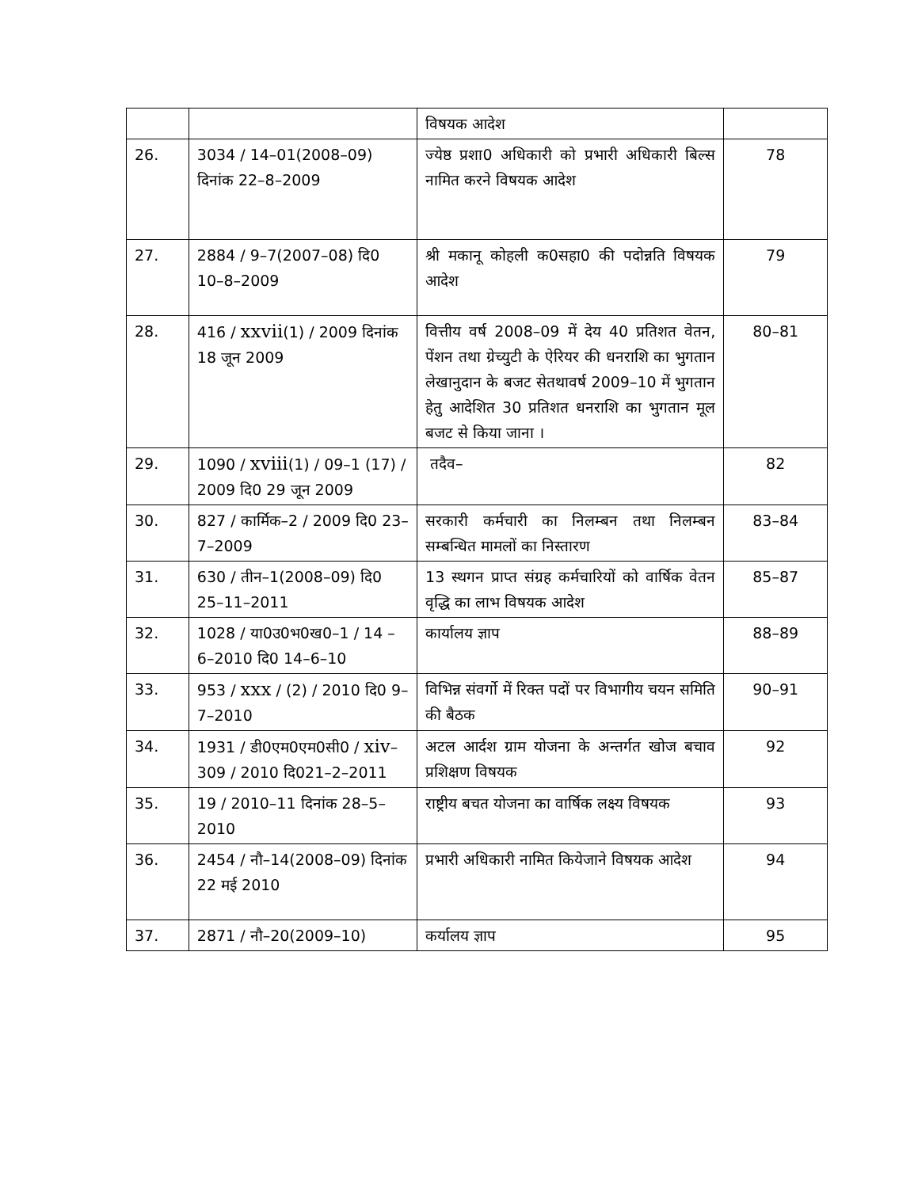| | | विषयक आदेश | |
| 26. | 3034 / 14–01(2008–09) दिनांक 22–8–2009 | ज्येष्ठ प्रशा0 अधिकारी को प्रभारी अधिकारी बिल्स नामित करने विषयक आदेश | 78 |
| 27. | 2884 / 9–7(2007–08) दि0 10–8–2009 | श्री मकानू कोहली क0सहा0 की पदोन्नति विषयक आदेश | 79 |
| 28. | 416 / xxvii (1) / 2009 दिनांक 18 जून 2009 | वित्तीय वर्ष 2008–09 में देय 40 प्रतिशत वेतन, पेंशन तथा ग्रेच्युटी के ऐरियर की धनराशि का भुगतान लेखानुदान के बजट सेतथावर्ष 2009–10 में भुगतान हेतु आदेशित 30 प्रतिशत धनराशि का भुगतान मूल बजट से किया जाना । | 80–81 |
| 29. | 1090 / xviii (1) / 09–1 (17) / 2009 दि0 29 जून 2009 | तदैव– | 82 |
| 30. | 827 / कार्मिक–2 / 2009 दि0 23–7–2009 | सरकारी कर्मचारी का निलम्बन तथा निलम्बन सम्बन्धित मामलों का निस्तारण | 83–84 |
| 31. | 630 / तीन–1(2008–09) दि0 25–11–2011 | 13 स्थगन प्राप्त संग्रह कर्मचारियों को वार्षिक वेतन वृद्धि का लाभ विषयक आदेश | 85–87 |
| 32. | 1028 / या0उ0भ0ख0–1 / 14 –6–2010 दि0 14–6–10 | कार्यालय ज्ञाप | 88–89 |
| 33. | 953 / xxx / (2) / 2010 दि0 9–7–2010 | विभिन्न संवर्गो में रिक्त पदों पर विभागीय चयन समिति की बैठक | 90–91 |
| 34. | 1931 / डी0एम0एम0सी0 / xiv –309 / 2010 दि021–2–2011 | अटल आर्दश ग्राम योजना के अन्तर्गत खोज बचाव प्रशिक्षण विषयक | 92 |
| 35. | 19 / 2010–11 दिनांक 28–5–2010 | राष्ट्रीय बचत योजना का वार्षिक लक्ष्य विषयक | 93 |
| 36. | 2454 / नौ–14(2008–09) दिनांक 22 मई 2010 | प्रभारी अधिकारी नामित कियेजाने विषयक आदेश | 94 |
| 37. | 2871 / नौ–20(2009–10) | कर्यालय ज्ञाप | 95 |